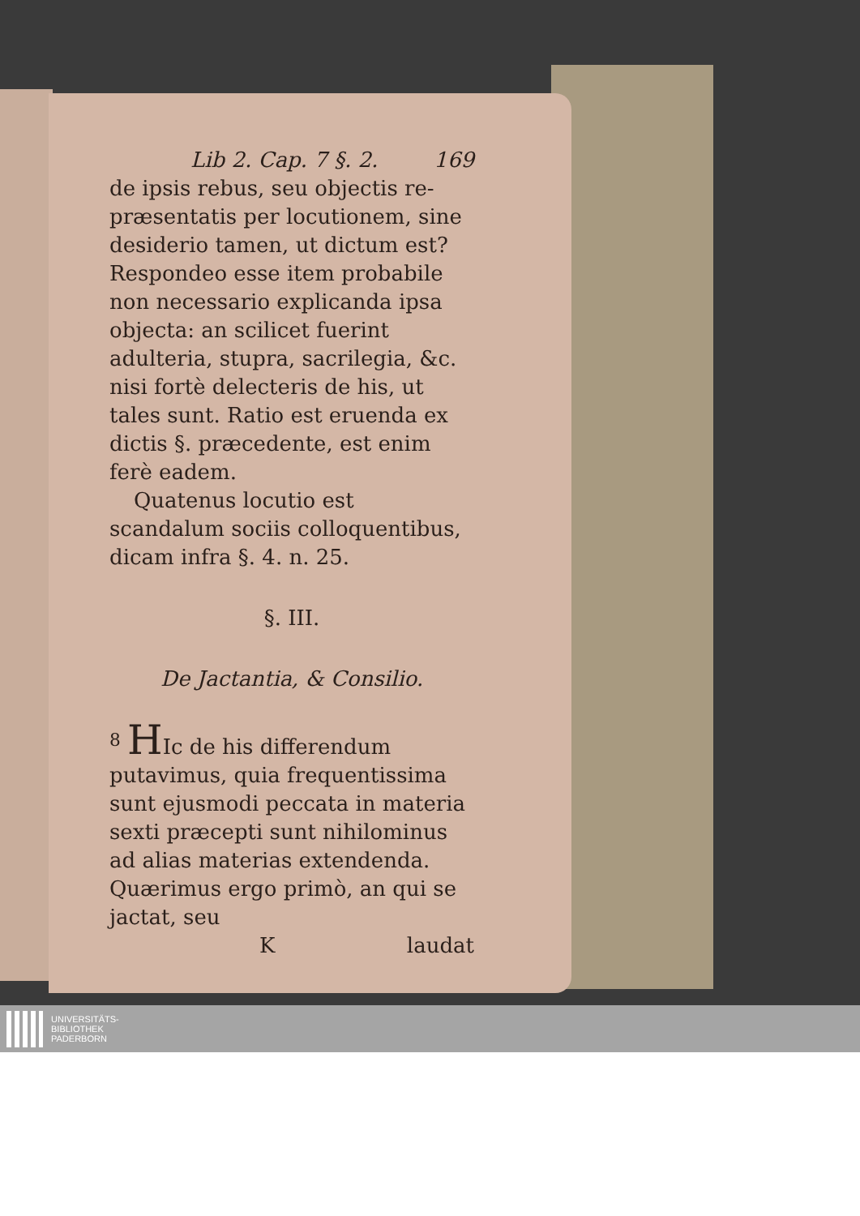Lib 2. Cap. 7 §. 2. 169
de ipsis rebus, seu objectis re- præsentatis per locutionem, sine desiderio tamen, ut dictum est? Respondeo esse item probabile non necessario explicanda ipsa objecta: an scilicet fuerint adulteria, stupra, sacrilegia, &c. nisi fortè delecteris de his, ut tales sunt. Ratio est eruenda ex dictis §. præcedente, est enim ferè eadem.
Quatenus locutio est scandalum sociis colloquentibus, dicam infra §. 4. n. 25.
§. III.
De Jactantia, & Consilio.
<sup>8</sup> HIc de his differendum putavimus, quia frequentissima sunt ejusmodi peccata in materia sexti præcepti sunt nihilominus ad alias materias extendenda. Quærimus ergo primò, an qui se jactat, seu
Klaudat
UNIVERSITÄTS-
BIBLIOTHEK
PADERBORN